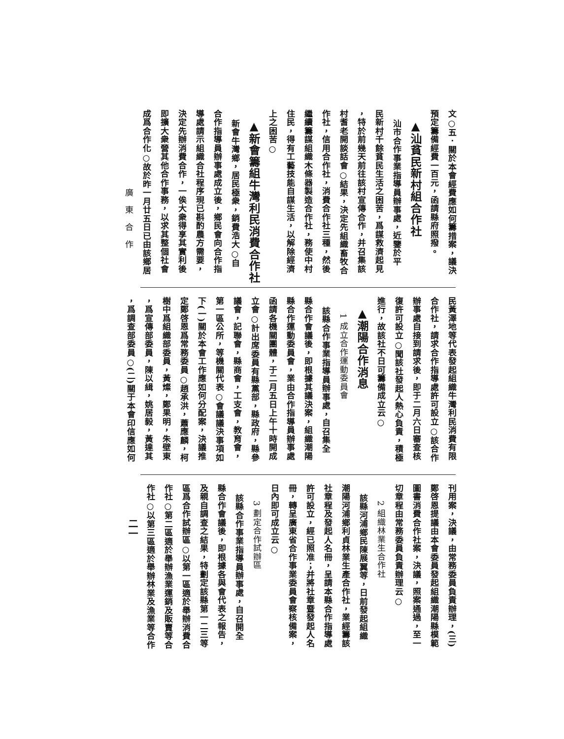文○五．關於本會經費應如何籌措案，議決
預定籌備經費一百元，函請縣府照撥。
▲汕貧民新村組合作社
汕市合作事業指導員辦事處，近鑒於平
民新村千餘貧民生活之困苦，爲謀救濟起見
，特於前幾天前往該村宣傳合作，并召集該
村耆老開談話會○結果，決定先組織畜牧合
作社，信用合作社，消費合作社三種，然後
繼續籌謀組織木條器製造合作社，務使中村
住民，得有工藝技能自謀生活，以解除經濟
上之困苦○
▲新會籌組牛灣利民消費合作社
新會牛灣鄉，居民極衆，銷費浩大○自
合作指導員辦事處成立後，鄉民會向合作指
導處請示組織合社程序現已斟酌農方需要，
決定先辦消費合作，一俟大衆得享其實利後
即擴大衆營其他合作事務，以求其整個社會
成爲合作化○故於昨一月廿五日已由該鄉居
廣東合作
民黃澤地等代表發起組織牛灣利民消費有限
合作社，請求合作指導處許可設立○該合作
辦事處自接到請求後，即于二月六日審查核
復許可設立○聞該社發起人熱心負責，積極
進行，故該社不日可籌備成立云○
▲潮陽合作消息
1 成立合作運動委員會
該縣合作事業指導員辦事處，自召集全
縣合作會議後，即根據其議決案，組織潮陽
縣合作運動委員會，業由合作指導員辦事處
函請各機關團體，于二月五日上午十時開成
立會○計出席委員有縣黨部，縣政府，縣參
議會，記聯會，縣商會，工支會，教育會，
第一區公所，等機關代表○會議議決事項如
下(一)關於本會工作應如何分配案，決議推
定鄭啓恩爲常務委員○趙承洪，蕭應麟，柯
樹中爲組織部委員，黃燦，鄭果明，朱壁東
，爲宣傳部委員，陳以緝，姚居毅，黃達其
，爲調查部委員○(二)關于本會印信應如何
刊用案，決議，由常務委員負責辦理，(三)
鄭啓恩提議由本會委員發起組織潮陽縣模範
圖書消費合作社案，決議，照案通過，至一
切章程由常務委員負責辦理云○
2 組織林業生合作社
該縣河浦鄉民陳展翼等，日前發起組織
潮陽河浦鄉利貞林業生產合作社，業經籌該
社章程及發起人名冊，呈請本縣合作指導處
許可設立，經已照准；并將社章暨發起人名
冊，轉呈廣東省合作事業委員會察核備案，
日內即可成立云○
3 劃定合作試辦區
該縣合作事業指導員辦事處，自召開全
縣合作會議後，即根據各與會代表之報告，
及親自調查之結果，特劃定該縣第一二三等
區爲合作試辦區○以第一區適於舉辦消費合
作社○第二區適於舉辦漁業運銷及販賣等合
作社○以第三區適於舉辦林業及漁業等合作
二一